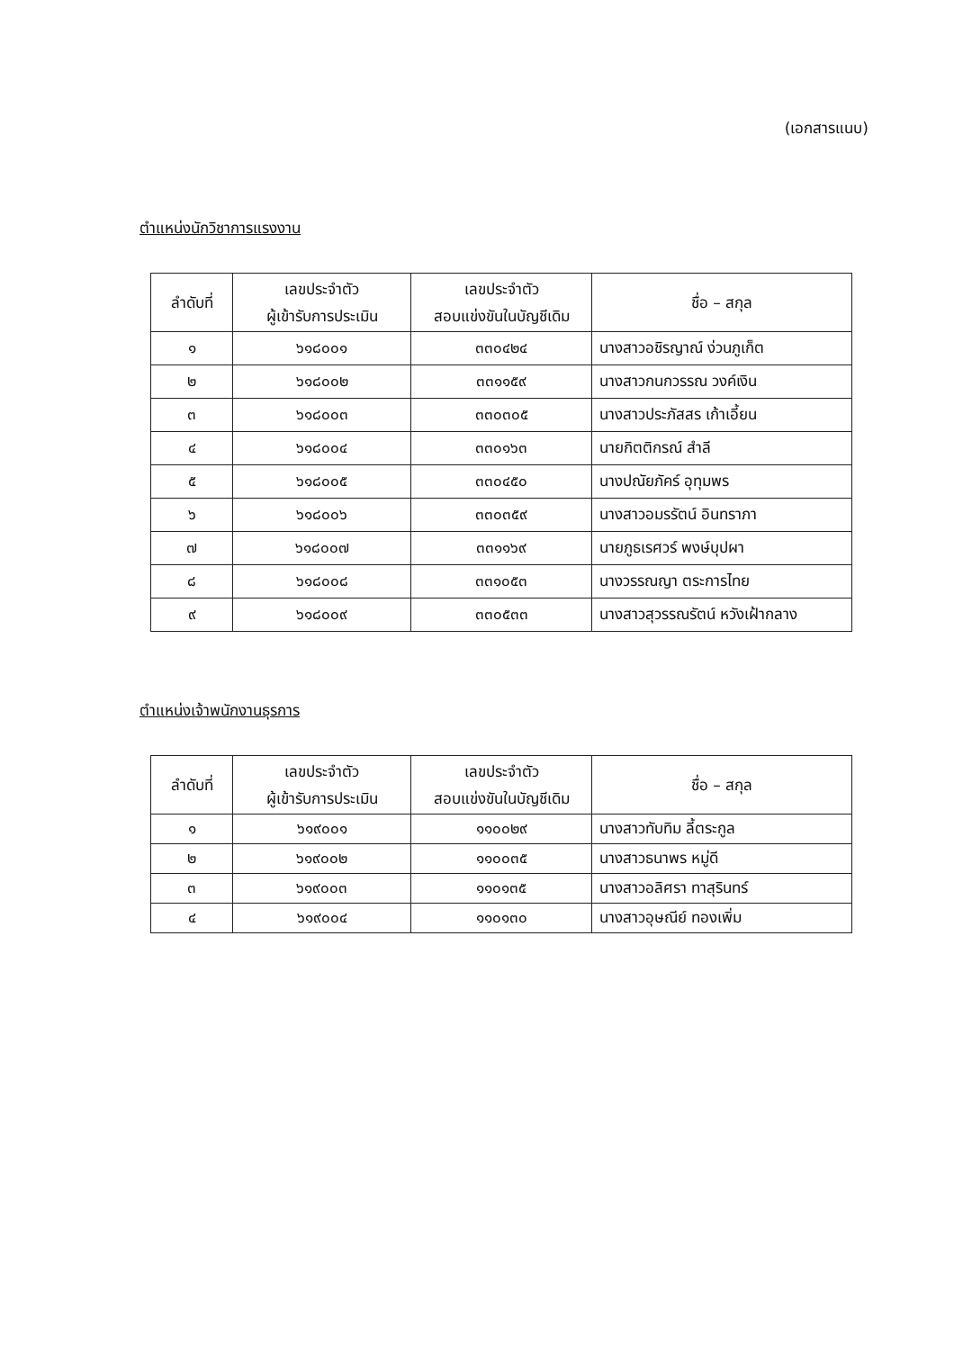(เอกสารแนบ)
ตำแหน่งนักวิชาการแรงงาน
| ลำดับที่ | เลขประจำตัว ผู้เข้ารับการประเมิน | เลขประจำตัว สอบแข่งขันในบัญชีเดิม | ชื่อ – สกุล |
| --- | --- | --- | --- |
| ๑ | ๖๑๘๐๐๑ | ๓๓๐๔๒๔ | นางสาวอชิรญาณ์ ง่วนภูเก็ต |
| ๒ | ๖๑๘๐๐๒ | ๓๓๑๑๕๙ | นางสาวกนกวรรณ วงค์เงิน |
| ๓ | ๖๑๘๐๐๓ | ๓๓๐๓๐๕ | นางสาวประภัสสร เก้าเอี้ยน |
| ๔ | ๖๑๘๐๐๔ | ๓๓๐๑๖๓ | นายกิตติกรณ์ สำลี |
| ๕ | ๖๑๘๐๐๕ | ๓๓๐๔๕๐ | นางปณัยภัคร์ อุทุมพร |
| ๖ | ๖๑๘๐๐๖ | ๓๓๐๓๕๙ | นางสาวอมรรัตน์ อินทราภา |
| ๗ | ๖๑๘๐๐๗ | ๓๓๑๑๖๙ | นายภูธเรศวร์ พงษ์บุปผา |
| ๘ | ๖๑๘๐๐๘ | ๓๓๑๐๕๓ | นางวรรณญา ตระการไทย |
| ๙ | ๖๑๘๐๐๙ | ๓๓๐๕๓๓ | นางสาวสุวรรณรัตน์ หวังเฝ้ากลาง |
ตำแหน่งเจ้าพนักงานธุรการ
| ลำดับที่ | เลขประจำตัว ผู้เข้ารับการประเมิน | เลขประจำตัว สอบแข่งขันในบัญชีเดิม | ชื่อ – สกุล |
| --- | --- | --- | --- |
| ๑ | ๖๑๙๐๐๑ | ๑๑๐๐๒๙ | นางสาวทับทิม ลี้ตระกูล |
| ๒ | ๖๑๙๐๐๒ | ๑๑๐๐๓๕ | นางสาวธนาพร หมู่ดี |
| ๓ | ๖๑๙๐๐๓ | ๑๑๐๑๓๕ | นางสาวอลิศรา ทาสุรินทร์ |
| ๔ | ๖๑๙๐๐๔ | ๑๑๐๑๓๐ | นางสาวอุษณีย์ ทองเพิ่ม |